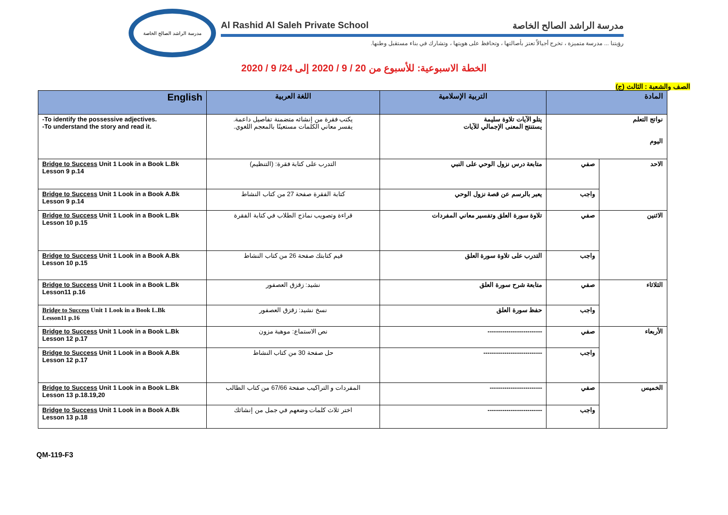مدرسة الراشد الصالح الخاصة
Al Rashid Al Saleh Private School مدرسة الراشد الصالح الخاصة
رؤيتنا ... مدرسة متميزة ، تخرج أجيالاً تعتز بأصالتها ، وتحافظ على هويتها ، وتشارك في بناء مستقبل وطنها.
الخطة الاسبوعية: للأسبوع من 20 / 9 / 2020 إلى 24/ 9 / 2020
الصف والشعبة : الثالث (ج)
| English | اللغة العربية | التربية الإسلامية | المادة | |
| --- | --- | --- | --- | --- |
| -To identify the possessive adjectives. -To understand the story and read it. | يكتب فقرة من إنشائه متضمنة تفاصيل داعمة. يفسر معاني الكلمات مستعينًا بالمعجم اللغوي. | يتلو الآيات تلاوة سليمة يستنتج المعنى الإجمالي للآيات | نواتج التعلم اليوم | |
| Bridge to Success Unit 1 Look in a Book L.Bk Lesson 9 p.14 | التدرب على كتابة فقرة: (التنظيم) | متابعة درس نزول الوحي على النبي | صفي | الاحد |
| Bridge to Success Unit 1 Look in a Book A.Bk Lesson 9 p.14 | كتابة الفقرة صفحة 27 من كتاب النشاط | يعبر بالرسم عن قصة نزول الوحي | واجب | |
| Bridge to Success Unit 1 Look in a Book L.Bk Lesson 10 p.15 | قراءة وتصويب نماذج الطلاب في كتابة الفقرة | تلاوة سورة العلق وتفسير معاني المفردات | صفي | الاثنين |
| Bridge to Success Unit 1 Look in a Book A.Bk Lesson 10 p.15 | قيم كتابتك صفحة 26 من كتاب النشاط | التدرب على تلاوة سورة العلق | واجب | |
| Bridge to Success Unit 1 Look in a Book L.Bk Lesson11 p.16 | نشيد: زقزق العصفور | متابعة شرح سورة العلق | صفي | الثلاثاء |
| Bridge to Success Unit 1 Look in a Book L.Bk Lesson11 p.16 | نسخ نشيد: زقزق العصفور | حفظ سورة العلق | واجب | |
| Bridge to Success Unit 1 Look in a Book L.Bk Lesson 12 p.17 | نص الاستماع: موهبة مزون | -------------------------- | صفي | الأربعاء |
| Bridge to Success Unit 1 Look in a Book A.Bk Lesson 12 p.17 | حل صفحة 30 من كتاب النشاط | ---------------------------- | واجب | |
| Bridge to Success Unit 1 Look in a Book L.Bk Lesson 13 p.18.19,20 | المفردات و التراكيب صفحة 67/66 من كتاب الطالب | ------------------------- | صفي | الخميس |
| Bridge to Success Unit 1 Look in a Book A.Bk Lesson 13 p.18 | اختر ثلاث كلمات وضعهم في جمل من إنشائك | -------------------------- | واجب | |
QM-119-F3